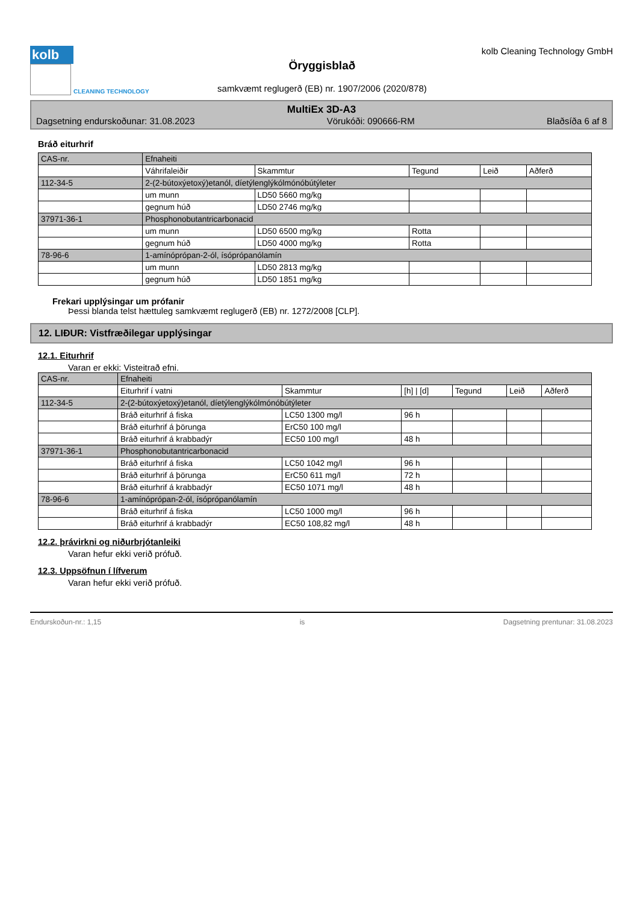kolb
CLEANING TECHNOLOGY
Öryggisblað
samkvæmt reglugerð (EB) nr. 1907/2006 (2020/878)
kolb Cleaning Technology GmbH
MultiEx 3D-A3
Dagsetning endurskoðunar: 31.08.2023 Vörukóði: 090666-RM Blaðsíða 6 af 8
Bráð eiturhrif
| CAS-nr. | Efnaheiti | | | | |
| --- | --- | --- | --- | --- | --- |
| | Váhrifaleiðir | Skammtur | Tegund | Leið | Aðferð |
| 112-34-5 | 2-(2-bútoxýetoxý)etanól, díetýlenglýkólmónóbútýleter | | | | |
| | um munn | LD50 5660 mg/kg | | | |
| | gegnum húð | LD50 2746 mg/kg | | | |
| 37971-36-1 | Phosphonobutantricarbonacid | | | | |
| | um munn | LD50 6500 mg/kg | Rotta | | |
| | gegnum húð | LD50 4000 mg/kg | Rotta | | |
| 78-96-6 | 1-amínóprópan-2-ól, ísóprópanólamín | | | | |
| | um munn | LD50 2813 mg/kg | | | |
| | gegnum húð | LD50 1851 mg/kg | | | |
Frekari upplýsingar um prófanir
Þessi blanda telst hættuleg samkvæmt reglugerð (EB) nr. 1272/2008 [CLP].
12. LIÐUR: Vistfræðilegar upplýsingar
12.1. Eiturhrif
Varan er ekki: Visteitrað efni.
| CAS-nr. | Efnaheiti | | | | | |
| --- | --- | --- | --- | --- | --- | --- |
| | Eiturhrif í vatni | Skammtur | [h] / [d] | Tegund | Leið | Aðferð |
| 112-34-5 | 2-(2-bútoxýetoxý)etanól, díetýlenglýkólmónóbútýleter | | | | | |
| | Bráð eiturhrif á fiska | LC50 1300 mg/l | 96 h | | | |
| | Bráð eiturhrif á þörunga | ErC50 100 mg/l | | | | |
| | Bráð eiturhrif á krabbadýr | EC50 100 mg/l | 48 h | | | |
| 37971-36-1 | Phosphonobutantricarbonacid | | | | | |
| | Bráð eiturhrif á fiska | LC50 1042 mg/l | 96 h | | | |
| | Bráð eiturhrif á þörunga | ErC50 611 mg/l | 72 h | | | |
| | Bráð eiturhrif á krabbadýr | EC50 1071 mg/l | 48 h | | | |
| 78-96-6 | 1-amínóprópan-2-ól, ísóprópanólamín | | | | | |
| | Bráð eiturhrif á fiska | LC50 1000 mg/l | 96 h | | | |
| | Bráð eiturhrif á krabbadýr | EC50 108,82 mg/l | 48 h | | | |
12.2. þrávirkni og niðurbrjótanleiki
Varan hefur ekki verið prófuð.
12.3. Uppsöfnun í lífverum
Varan hefur ekki verið prófuð.
Endurskoðun-nr.: 1,15 is Dagsetning prentunar: 31.08.2023